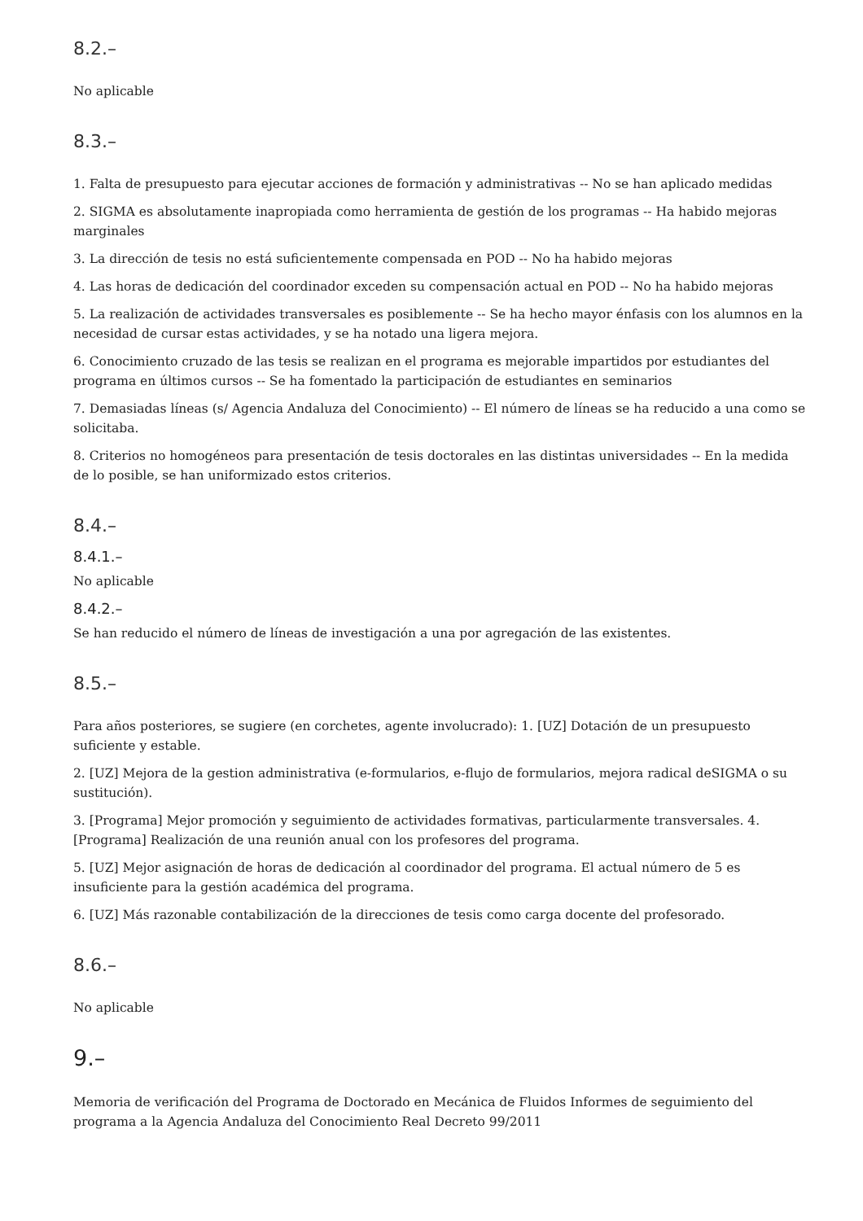8.2.–
No aplicable
8.3.–
1. Falta de presupuesto para ejecutar acciones de formación y administrativas -- No se han aplicado medidas
2. SIGMA es absolutamente inapropiada como herramienta de gestión de los programas -- Ha habido mejoras marginales
3. La dirección de tesis no está suficientemente compensada en POD -- No ha habido mejoras
4. Las horas de dedicación del coordinador exceden su compensación actual en POD -- No ha habido mejoras
5. La realización de actividades transversales es posiblemente -- Se ha hecho mayor énfasis con los alumnos en la necesidad de cursar estas actividades, y se ha notado una ligera mejora.
6. Conocimiento cruzado de las tesis se realizan en el programa es mejorable impartidos por estudiantes del programa en últimos cursos -- Se ha fomentado la participación de estudiantes en seminarios
7. Demasiadas líneas (s/ Agencia Andaluza del Conocimiento) -- El número de líneas se ha reducido a una como se solicitaba.
8. Criterios no homogéneos para presentación de tesis doctorales en las distintas universidades -- En la medida de lo posible, se han uniformizado estos criterios.
8.4.–
8.4.1.–
No aplicable
8.4.2.–
Se han reducido el número de líneas de investigación a una por agregación de las existentes.
8.5.–
Para años posteriores, se sugiere (en corchetes, agente involucrado): 1. [UZ] Dotación de un presupuesto suficiente y estable.
2. [UZ] Mejora de la gestion administrativa (e-formularios, e-flujo de formularios, mejora radical deSIGMA o su sustitución).
3. [Programa] Mejor promoción y seguimiento de actividades formativas, particularmente transversales. 4. [Programa] Realización de una reunión anual con los profesores del programa.
5. [UZ] Mejor asignación de horas de dedicación al coordinador del programa. El actual número de 5 es insuficiente para la gestión académica del programa.
6. [UZ] Más razonable contabilización de la direcciones de tesis como carga docente del profesorado.
8.6.–
No aplicable
9.–
Memoria de verificación del Programa de Doctorado en Mecánica de Fluidos Informes de seguimiento del programa a la Agencia Andaluza del Conocimiento Real Decreto 99/2011